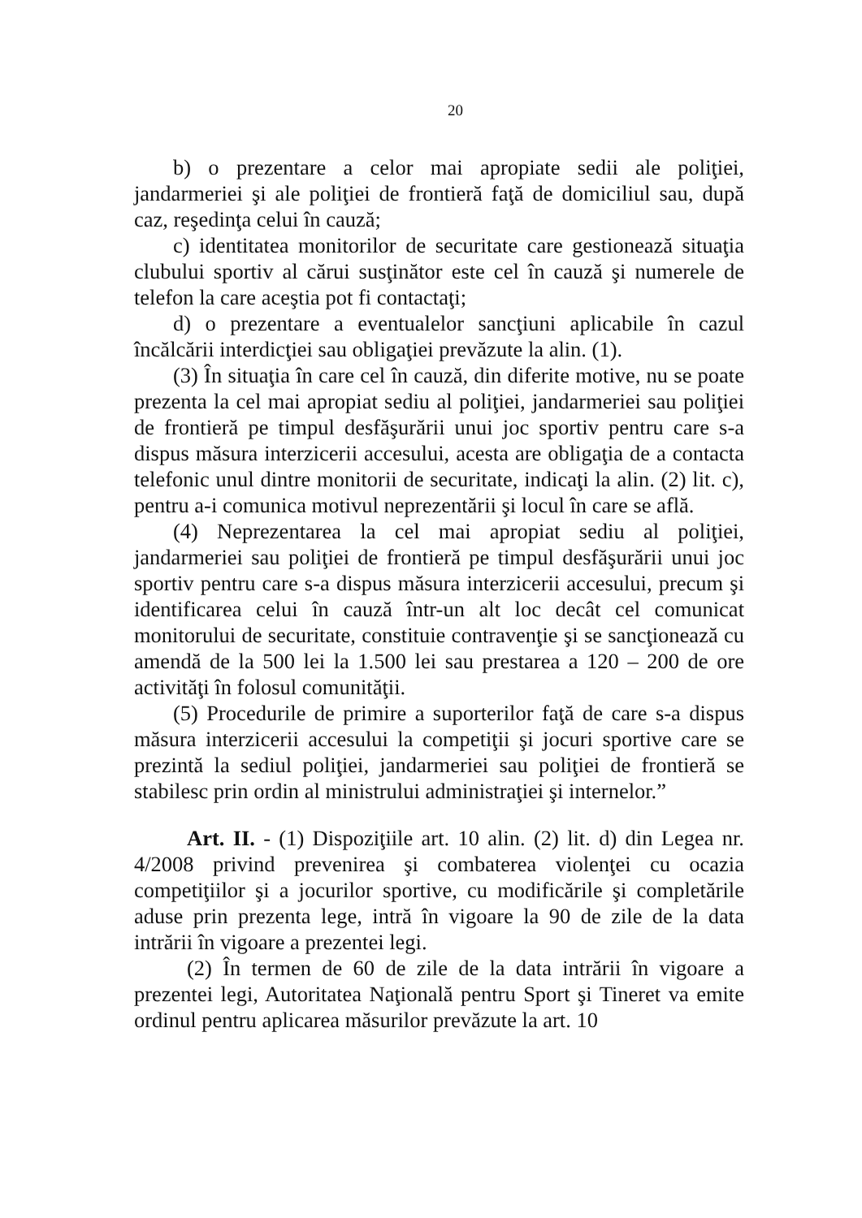20
b) o prezentare a celor mai apropiate sedii ale poliţiei, jandarmeriei şi ale poliţiei de frontieră faţă de domiciliul sau, după caz, reşedinţa celui în cauză;
c) identitatea monitorilor de securitate care gestionează situaţia clubului sportiv al cărui susţinător este cel în cauză şi numerele de telefon la care aceştia pot fi contactaţi;
d) o prezentare a eventualelor sancţiuni aplicabile în cazul încălcării interdicţiei sau obligaţiei prevăzute la alin. (1).
(3) În situaţia în care cel în cauză, din diferite motive, nu se poate prezenta la cel mai apropiat sediu al poliţiei, jandarmeriei sau poliţiei de frontieră pe timpul desfăşurării unui joc sportiv pentru care s-a dispus măsura interzicerii accesului, acesta are obligaţia de a contacta telefonic unul dintre monitorii de securitate, indicaţi la alin. (2) lit. c), pentru a-i comunica motivul neprezentării şi locul în care se află.
(4) Neprezentarea la cel mai apropiat sediu al poliţiei, jandarmeriei sau poliţiei de frontieră pe timpul desfăşurării unui joc sportiv pentru care s-a dispus măsura interzicerii accesului, precum şi identificarea celui în cauză într-un alt loc decât cel comunicat monitorului de securitate, constituie contravenţie şi se sancţionează cu amendă de la 500 lei la 1.500 lei sau prestarea a 120 – 200 de ore activităţi în folosul comunităţii.
(5) Procedurile de primire a suporterilor faţă de care s-a dispus măsura interzicerii accesului la competiţii şi jocuri sportive care se prezintă la sediul poliţiei, jandarmeriei sau poliţiei de frontieră se stabilesc prin ordin al ministrului administraţiei şi internelor.”
Art. II. - (1) Dispoziţiile art. 10 alin. (2) lit. d) din Legea nr. 4/2008 privind prevenirea şi combaterea violenţei cu ocazia competiţiilor şi a jocurilor sportive, cu modificările şi completările aduse prin prezenta lege, intră în vigoare la 90 de zile de la data intrării în vigoare a prezentei legi.
(2) În termen de 60 de zile de la data intrării în vigoare a prezentei legi, Autoritatea Naţională pentru Sport şi Tineret va emite ordinul pentru aplicarea măsurilor prevăzute la art. 10